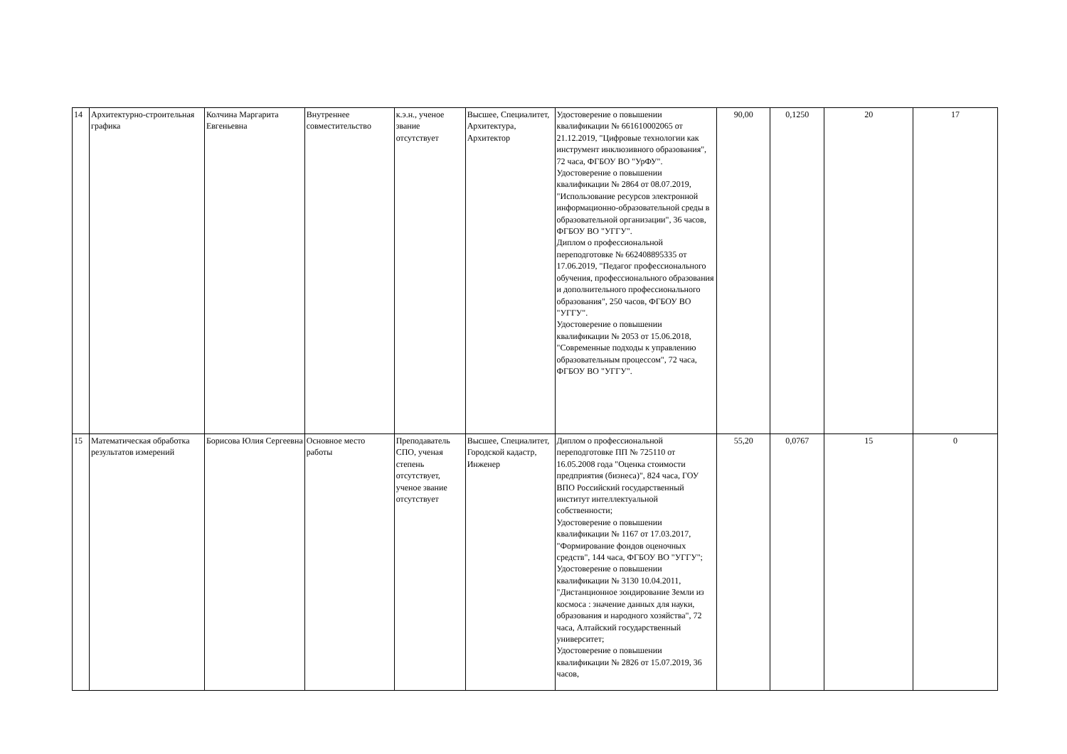| 14 | Архитектурно-строительная графика | Колчина Маргарита Евгеньевна | Внутреннее совместительство | к.э.н., ученое звание отсутствует | Высшее, Специалитет, Архитектура, Архитектор | Удостоверение о повышении квалификации № 661610002065 от 21.12.2019, "Цифровые технологии как инструмент инклюзивного образования", 72 часа, ФГБОУ ВО "УрФУ". Удостоверение о повышении квалификации № 2864 от 08.07.2019, "Использование ресурсов электронной информационно-образовательной среды в образовательной организации", 36 часов, ФГБОУ ВО "УГГУ". Диплом о профессиональной переподготовке № 662408895335 от 17.06.2019, "Педагог профессионального обучения, профессионального образования и дополнительного профессионального образования", 250 часов, ФГБОУ ВО "УГГУ". Удостоверение о повышении квалификации № 2053 от 15.06.2018, "Современные подходы к управлению образовательным процессом", 72 часа, ФГБОУ ВО "УГГУ". | 90,00 | 0,1250 | 20 | 17 |
| 15 | Математическая обработка результатов измерений | Борисова Юлия Сергеевна | Основное место работы | Преподаватель СПО, ученая степень отсутствует, ученое звание отсутствует | Высшее, Специалитет, Городской кадастр, Инженер | Диплом о профессиональной переподготовке ПП № 725110 от 16.05.2008 года "Оценка стоимости предприятия (бизнеса)", 824 часа, ГОУ ВПО Российский государственный институт интеллектуальной собственности; Удостоверение о повышении квалификации № 1167 от 17.03.2017, "Формирование фондов оценочных средств", 144 часа, ФГБОУ ВО "УГГУ"; Удостоверение о повышении квалификации № 3130 10.04.2011, "Дистанционное зондирование Земли из космоса : значение данных для науки, образования и народного хозяйства", 72 часа, Алтайский государственный университет; Удостоверение о повышении квалификации № 2826 от 15.07.2019, 36 часов, | 55,20 | 0,0767 | 15 | 0 |